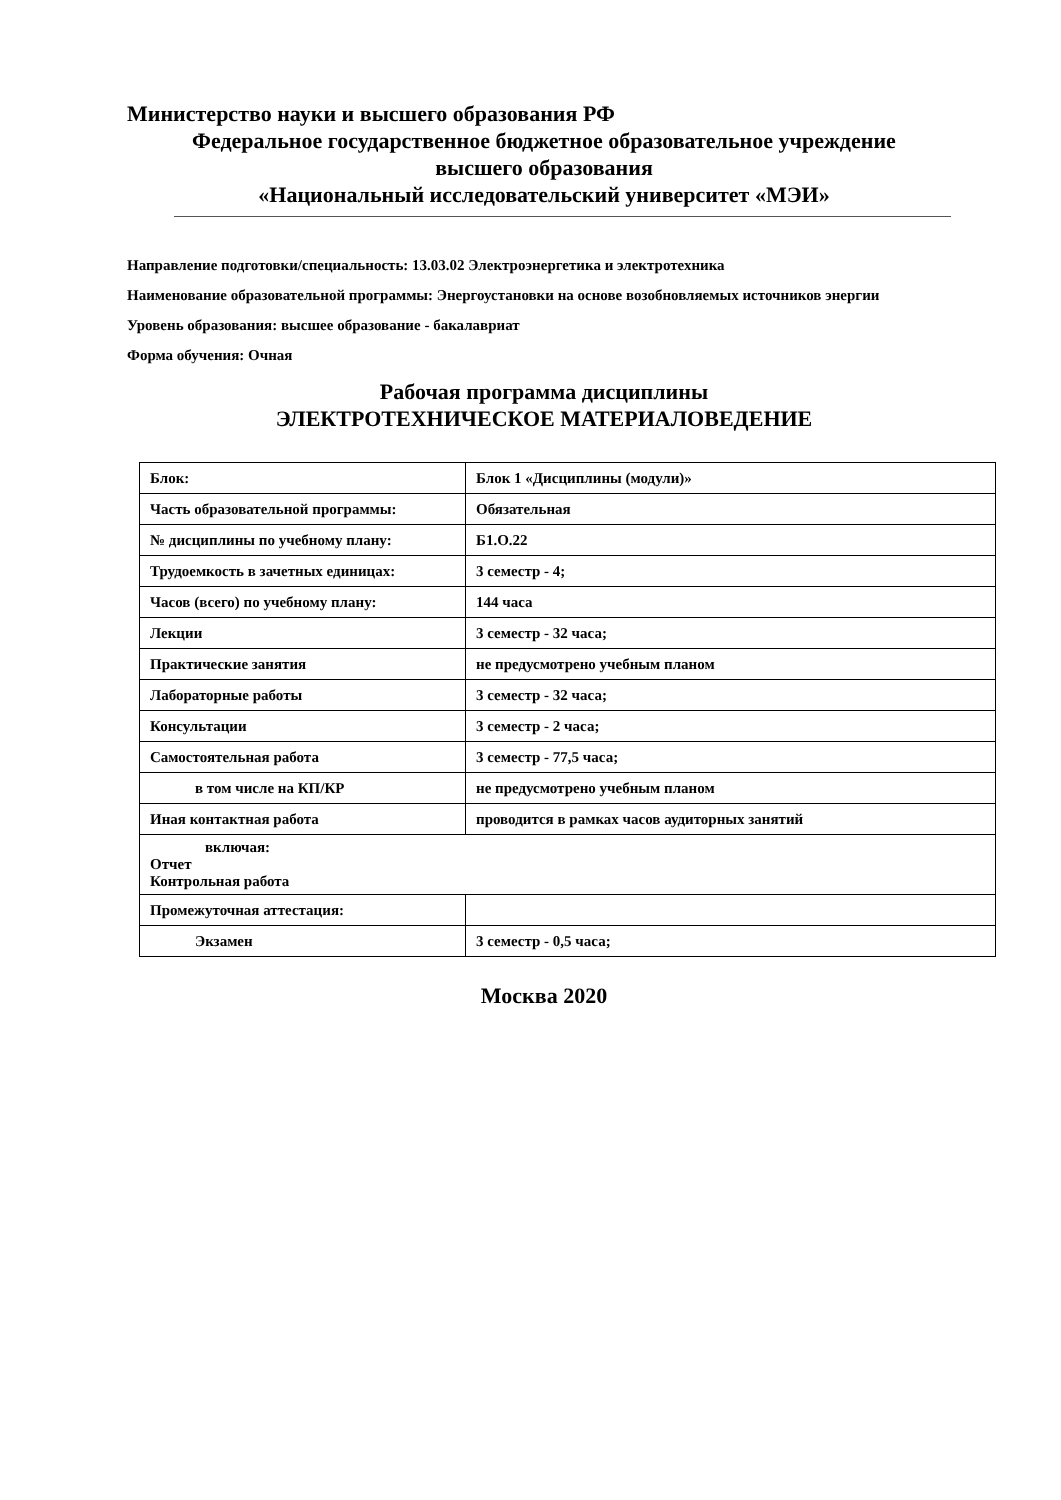Министерство науки и высшего образования РФ
Федеральное государственное бюджетное образовательное учреждение
высшего образования
«Национальный исследовательский университет «МЭИ»
Направление подготовки/специальность: 13.03.02 Электроэнергетика и электротехника
Наименование образовательной программы: Энергоустановки на основе возобновляемых источников энергии
Уровень образования: высшее образование - бакалавриат
Форма обучения: Очная
Рабочая программа дисциплины
ЭЛЕКТРОТЕХНИЧЕСКОЕ МАТЕРИАЛОВЕДЕНИЕ
| Блок: | Блок 1 «Дисциплины (модули)» |
| Часть образовательной программы: | Обязательная |
| № дисциплины по учебному плану: | Б1.О.22 |
| Трудоемкость в зачетных единицах: | 3 семестр - 4; |
| Часов (всего) по учебному плану: | 144 часа |
| Лекции | 3 семестр - 32 часа; |
| Практические занятия | не предусмотрено учебным планом |
| Лабораторные работы | 3 семестр - 32 часа; |
| Консультации | 3 семестр - 2 часа; |
| Самостоятельная работа | 3 семестр - 77,5 часа; |
| в том числе на КП/КР | не предусмотрено учебным планом |
| Иная контактная работа | проводится в рамках часов аудиторных занятий |
| включая: Отчет Контрольная работа | |
| Промежуточная аттестация: | |
| Экзамен | 3 семестр - 0,5 часа; |
Москва 2020